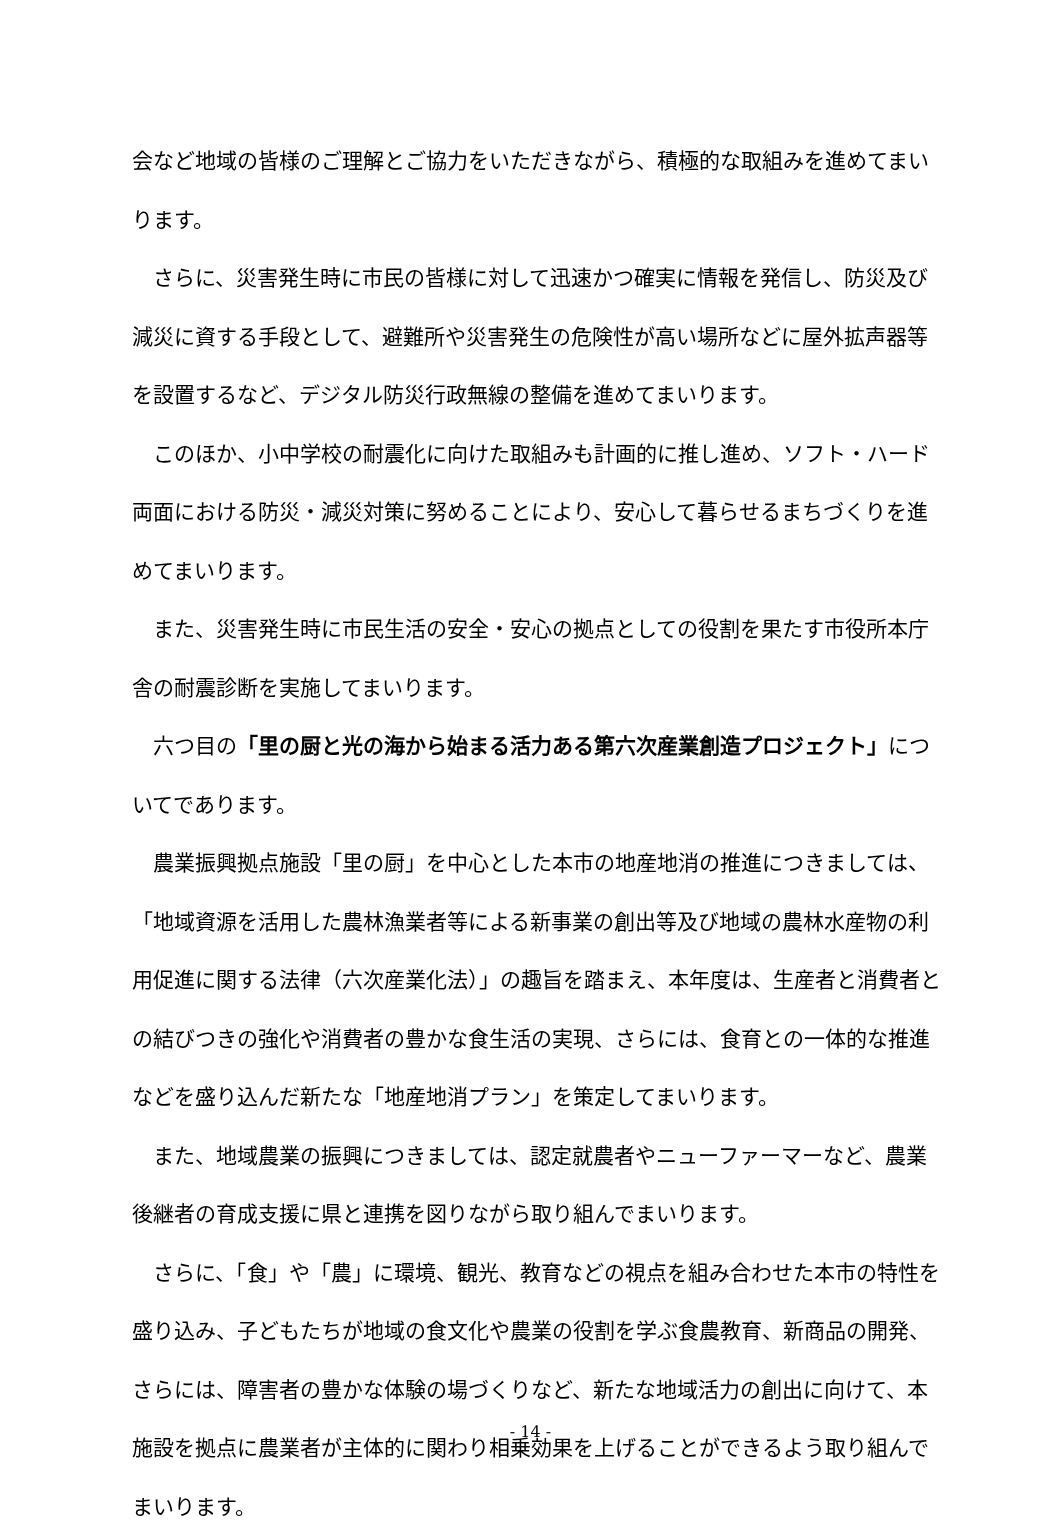会など地域の皆様のご理解とご協力をいただきながら、積極的な取組みを進めてまいります。
さらに、災害発生時に市民の皆様に対して迅速かつ確実に情報を発信し、防災及び減災に資する手段として、避難所や災害発生の危険性が高い場所などに屋外拡声器等を設置するなど、デジタル防災行政無線の整備を進めてまいります。
このほか、小中学校の耐震化に向けた取組みも計画的に推し進め、ソフト・ハード両面における防災・減災対策に努めることにより、安心して暮らせるまちづくりを進めてまいります。
また、災害発生時に市民生活の安全・安心の拠点としての役割を果たす市役所本庁舎の耐震診断を実施してまいります。
六つ目の「里の厨と光の海から始まる活力ある第六次産業創造プロジェクト」についてであります。
農業振興拠点施設「里の厨」を中心とした本市の地産地消の推進につきましては、「地域資源を活用した農林漁業者等による新事業の創出等及び地域の農林水産物の利用促進に関する法律（六次産業化法）」の趣旨を踏まえ、本年度は、生産者と消費者との結びつきの強化や消費者の豊かな食生活の実現、さらには、食育との一体的な推進などを盛り込んだ新たな「地産地消プラン」を策定してまいります。
また、地域農業の振興につきましては、認定就農者やニューファーマーなど、農業後継者の育成支援に県と連携を図りながら取り組んでまいります。
さらに、「食」や「農」に環境、観光、教育などの視点を組み合わせた本市の特性を盛り込み、子どもたちが地域の食文化や農業の役割を学ぶ食農教育、新商品の開発、さらには、障害者の豊かな体験の場づくりなど、新たな地域活力の創出に向けて、本施設を拠点に農業者が主体的に関わり相乗効果を上げることができるよう取り組んでまいります。
- 14 -